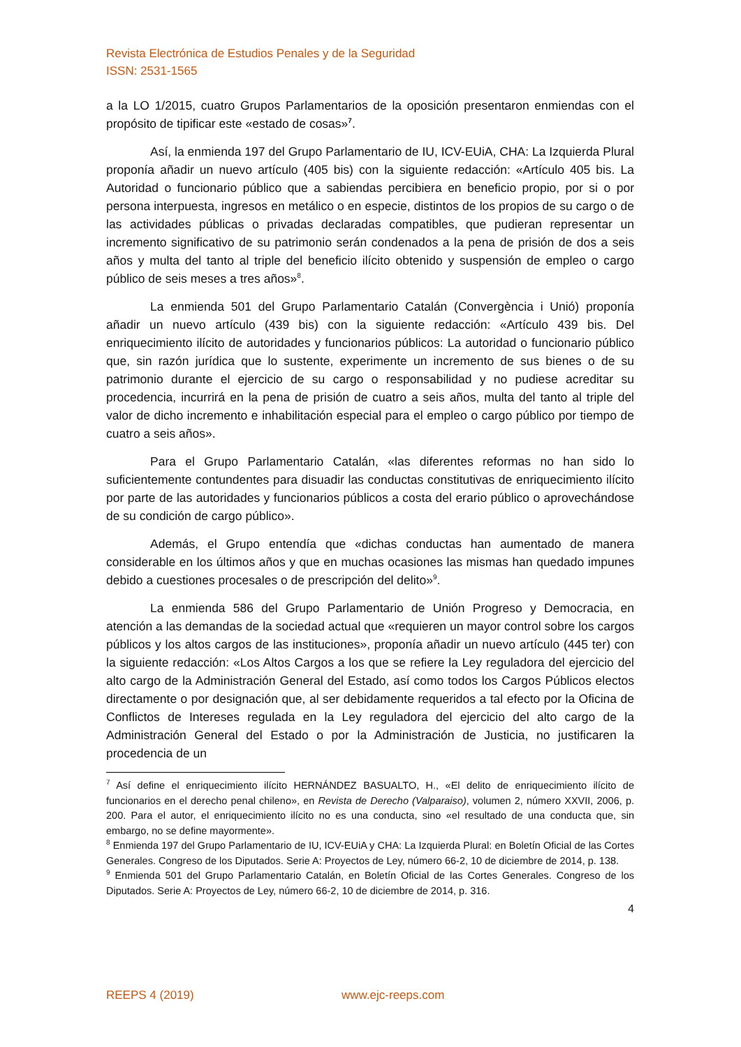Revista Electrónica de Estudios Penales y de la Seguridad
ISSN: 2531-1565
a la LO 1/2015, cuatro Grupos Parlamentarios de la oposición presentaron enmiendas con el propósito de tipificar este «estado de cosas»<sup>7</sup>.
Así, la enmienda 197 del Grupo Parlamentario de IU, ICV-EUiA, CHA: La Izquierda Plural proponía añadir un nuevo artículo (405 bis) con la siguiente redacción: «Artículo 405 bis. La Autoridad o funcionario público que a sabiendas percibiera en beneficio propio, por si o por persona interpuesta, ingresos en metálico o en especie, distintos de los propios de su cargo o de las actividades públicas o privadas declaradas compatibles, que pudieran representar un incremento significativo de su patrimonio serán condenados a la pena de prisión de dos a seis años y multa del tanto al triple del beneficio ilícito obtenido y suspensión de empleo o cargo público de seis meses a tres años»<sup>8</sup>.
La enmienda 501 del Grupo Parlamentario Catalán (Convergència i Unió) proponía añadir un nuevo artículo (439 bis) con la siguiente redacción: «Artículo 439 bis. Del enriquecimiento ilícito de autoridades y funcionarios públicos: La autoridad o funcionario público que, sin razón jurídica que lo sustente, experimente un incremento de sus bienes o de su patrimonio durante el ejercicio de su cargo o responsabilidad y no pudiese acreditar su procedencia, incurrirá en la pena de prisión de cuatro a seis años, multa del tanto al triple del valor de dicho incremento e inhabilitación especial para el empleo o cargo público por tiempo de cuatro a seis años».
Para el Grupo Parlamentario Catalán, «las diferentes reformas no han sido lo suficientemente contundentes para disuadir las conductas constitutivas de enriquecimiento ilícito por parte de las autoridades y funcionarios públicos a costa del erario público o aprovechándose de su condición de cargo público».
Además, el Grupo entendía que «dichas conductas han aumentado de manera considerable en los últimos años y que en muchas ocasiones las mismas han quedado impunes debido a cuestiones procesales o de prescripción del delito»<sup>9</sup>.
La enmienda 586 del Grupo Parlamentario de Unión Progreso y Democracia, en atención a las demandas de la sociedad actual que «requieren un mayor control sobre los cargos públicos y los altos cargos de las instituciones», proponía añadir un nuevo artículo (445 ter) con la siguiente redacción: «Los Altos Cargos a los que se refiere la Ley reguladora del ejercicio del alto cargo de la Administración General del Estado, así como todos los Cargos Públicos electos directamente o por designación que, al ser debidamente requeridos a tal efecto por la Oficina de Conflictos de Intereses regulada en la Ley reguladora del ejercicio del alto cargo de la Administración General del Estado o por la Administración de Justicia, no justificaren la procedencia de un
<sup>7</sup> Así define el enriquecimiento ilícito HERNÁNDEZ BASUALTO, H., «El delito de enriquecimiento ilícito de funcionarios en el derecho penal chileno», en Revista de Derecho (Valparaiso), volumen 2, número XXVII, 2006, p. 200. Para el autor, el enriquecimiento ilícito no es una conducta, sino «el resultado de una conducta que, sin embargo, no se define mayormente».
<sup>8</sup> Enmienda 197 del Grupo Parlamentario de IU, ICV-EUiA y CHA: La Izquierda Plural: en Boletín Oficial de las Cortes Generales. Congreso de los Diputados. Serie A: Proyectos de Ley, número 66-2, 10 de diciembre de 2014, p. 138.
<sup>9</sup> Enmienda 501 del Grupo Parlamentario Catalán, en Boletín Oficial de las Cortes Generales. Congreso de los Diputados. Serie A: Proyectos de Ley, número 66-2, 10 de diciembre de 2014, p. 316.
4
REEPS 4 (2019) www.ejc-reeps.com